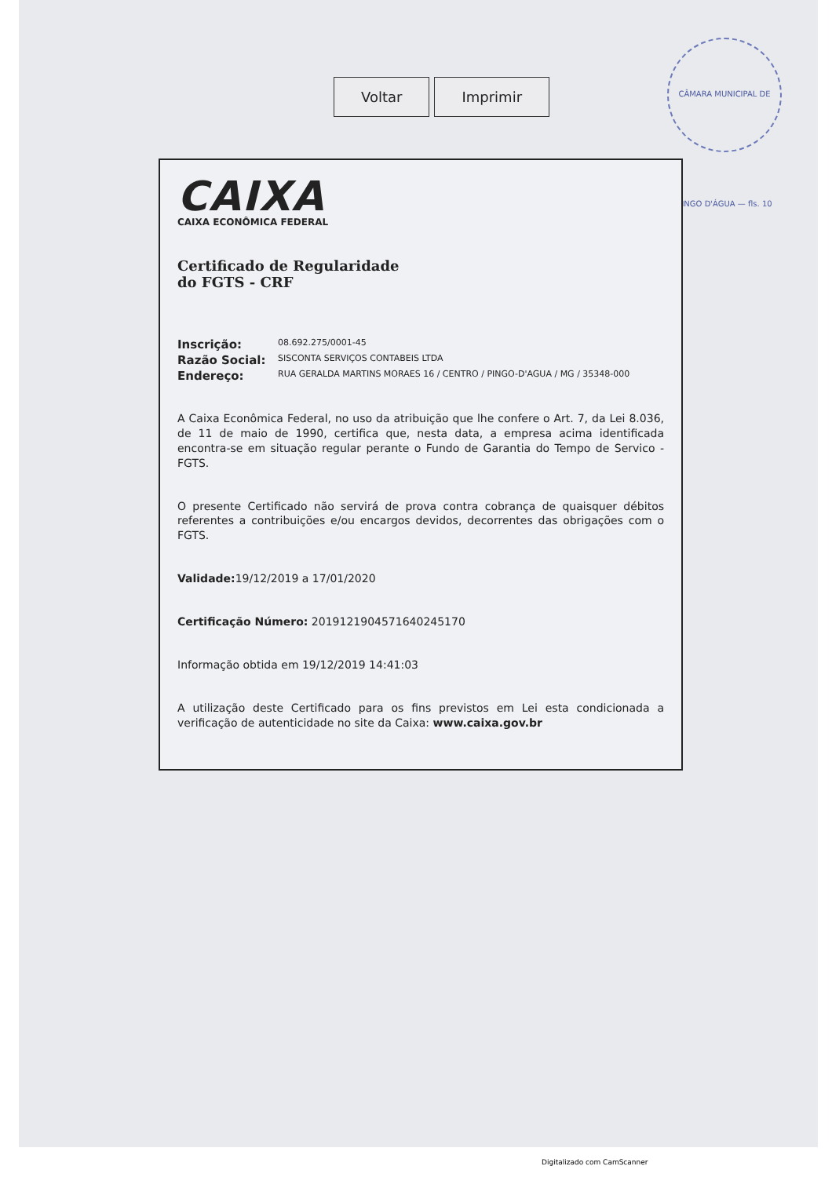Voltar Imprimir
CÂMARA MUNICIPAL DE PINGO D'ÁGUA — fls. 10
CAIXA
CAIXA ECONÔMICA FEDERAL
Certificado de Regularidade
do FGTS - CRF
Inscrição: 08.692.275/0001-45
Razão Social: SISCONTA SERVIÇOS CONTABEIS LTDA
Endereço: RUA GERALDA MARTINS MORAES 16 / CENTRO / PINGO-D'AGUA / MG / 35348-000
A Caixa Econômica Federal, no uso da atribuição que lhe confere o Art. 7, da Lei 8.036, de 11 de maio de 1990, certifica que, nesta data, a empresa acima identificada encontra-se em situação regular perante o Fundo de Garantia do Tempo de Servico - FGTS.
O presente Certificado não servirá de prova contra cobrança de quaisquer débitos referentes a contribuições e/ou encargos devidos, decorrentes das obrigações com o FGTS.
Validade: 19/12/2019 a 17/01/2020
Certificação Número: 2019121904571640245170
Informação obtida em 19/12/2019 14:41:03
A utilização deste Certificado para os fins previstos em Lei esta condicionada a verificação de autenticidade no site da Caixa: www.caixa.gov.br
Digitalizado com CamScanner